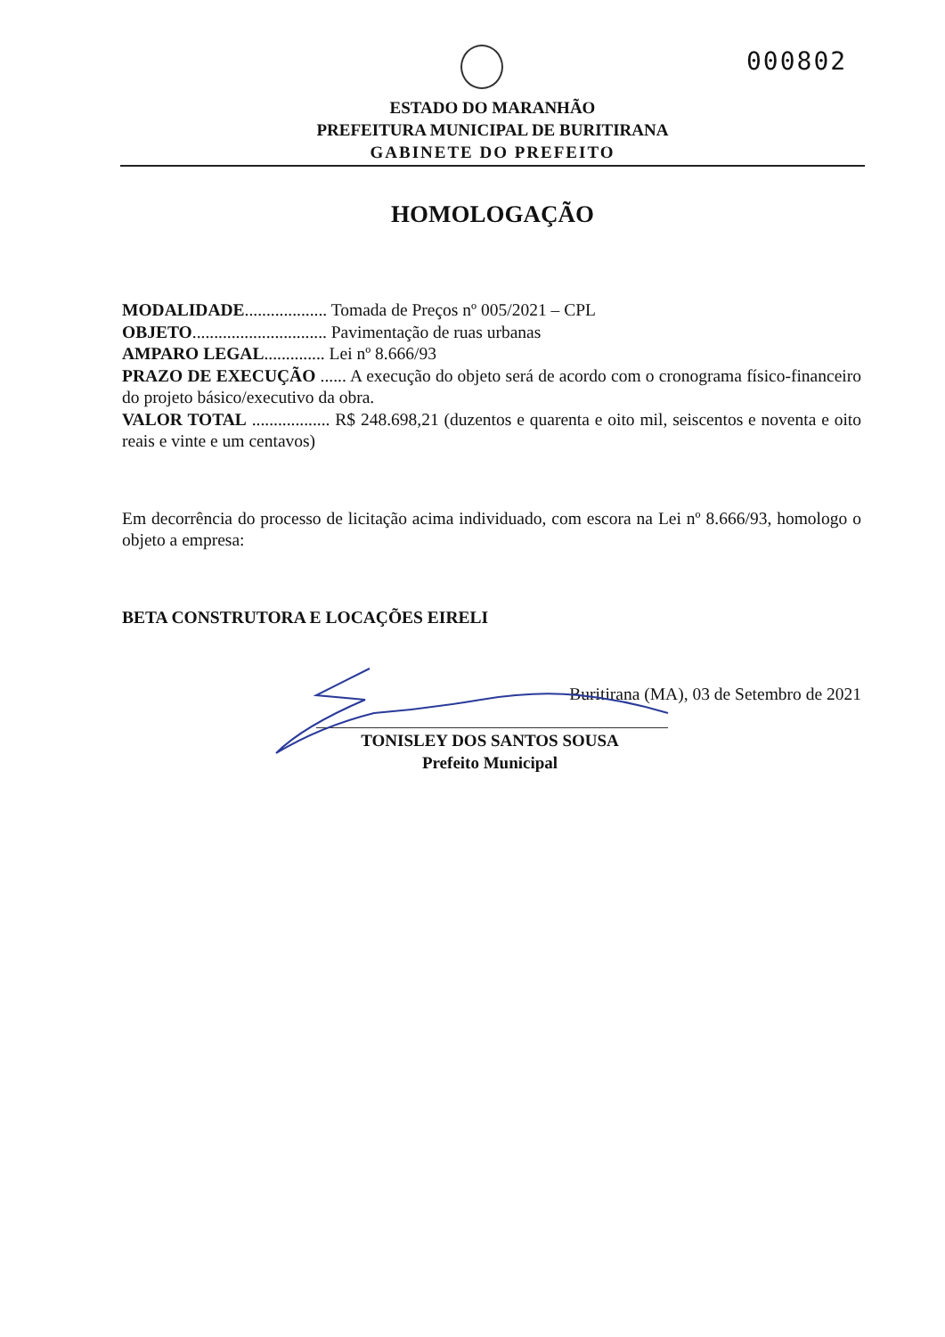000802
ESTADO DO MARANHÃO
PREFEITURA MUNICIPAL DE BURITIRANA
GABINETE DO PREFEITO
HOMOLOGAÇÃO
MODALIDADE................... Tomada de Preços nº 005/2021 – CPL
OBJETO............................... Pavimentação de ruas urbanas
AMPARO LEGAL.............. Lei nº 8.666/93
PRAZO DE EXECUÇÃO ...... A execução do objeto será de acordo com o cronograma físico-financeiro do projeto básico/executivo da obra.
VALOR TOTAL .................. R$ 248.698,21 (duzentos e quarenta e oito mil, seiscentos e noventa e oito reais e vinte e um centavos)
Em decorrência do processo de licitação acima individuado, com escora na Lei nº 8.666/93, homologo o objeto a empresa:
BETA CONSTRUTORA E LOCAÇÕES EIRELI
Buritirana (MA), 03 de Setembro de 2021
TONISLEY DOS SANTOS SOUSA
Prefeito Municipal